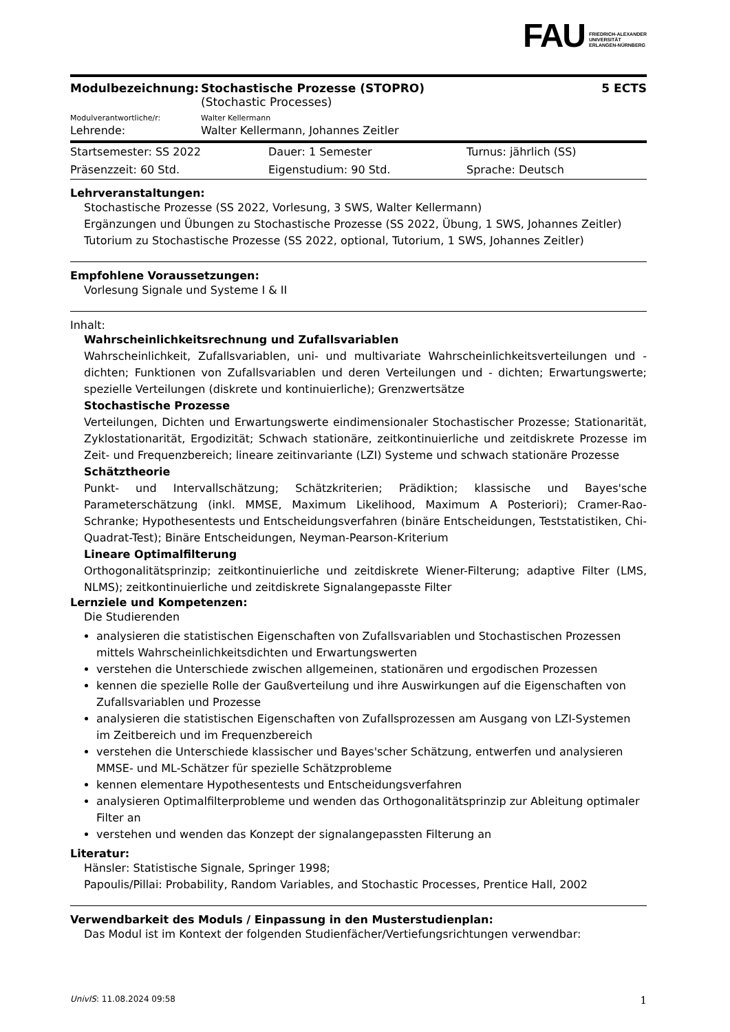FAU
FRIEDRICH-ALEXANDER
UNIVERSITÄT
ERLANGEN-NÜRNBERG
| Modulbezeichnung: | Stochastische Prozesse (STOPRO) (Stochastic Processes) | 5 ECTS |
| Modulverantwortliche/r: | Walter Kellermann | |
| Lehrende: | Walter Kellermann, Johannes Zeitler | |
| Startsemester: SS 2022 | Dauer: 1 Semester | Turnus: jährlich (SS) |
| Präsenzzeit: 60 Std. | Eigenstudium: 90 Std. | Sprache: Deutsch |
Lehrveranstaltungen:
Stochastische Prozesse (SS 2022, Vorlesung, 3 SWS, Walter Kellermann)
Ergänzungen und Übungen zu Stochastische Prozesse (SS 2022, Übung, 1 SWS, Johannes Zeitler)
Tutorium zu Stochastische Prozesse (SS 2022, optional, Tutorium, 1 SWS, Johannes Zeitler)
Empfohlene Voraussetzungen:
Vorlesung Signale und Systeme I & II
Inhalt:
Wahrscheinlichkeitsrechnung und Zufallsvariablen
Wahrscheinlichkeit, Zufallsvariablen, uni- und multivariate Wahrscheinlichkeitsverteilungen und - dichten; Funktionen von Zufallsvariablen und deren Verteilungen und - dichten; Erwartungswerte; spezielle Verteilungen (diskrete und kontinuierliche); Grenzwertsätze
Stochastische Prozesse
Verteilungen, Dichten und Erwartungswerte eindimensionaler Stochastischer Prozesse; Stationarität, Zyklostationarität, Ergodizität; Schwach stationäre, zeitkontinuierliche und zeitdiskrete Prozesse im Zeit- und Frequenzbereich; lineare zeitinvariante (LZI) Systeme und schwach stationäre Prozesse
Schätztheorie
Punkt- und Intervallschätzung; Schätzkriterien; Prädiktion; klassische und Bayes'sche Parameterschätzung (inkl. MMSE, Maximum Likelihood, Maximum A Posteriori); Cramer-Rao-Schranke; Hypothesentests und Entscheidungsverfahren (binäre Entscheidungen, Teststatistiken, Chi-Quadrat-Test); Binäre Entscheidungen, Neyman-Pearson-Kriterium
Lineare Optimalfilterung
Orthogonalitätsprinzip; zeitkontinuierliche und zeitdiskrete Wiener-Filterung; adaptive Filter (LMS, NLMS); zeitkontinuierliche und zeitdiskrete Signalangepasste Filter
Lernziele und Kompetenzen:
Die Studierenden
analysieren die statistischen Eigenschaften von Zufallsvariablen und Stochastischen Prozessen mittels Wahrscheinlichkeitsdichten und Erwartungswerten
verstehen die Unterschiede zwischen allgemeinen, stationären und ergodischen Prozessen
kennen die spezielle Rolle der Gaußverteilung und ihre Auswirkungen auf die Eigenschaften von Zufallsvariablen und Prozesse
analysieren die statistischen Eigenschaften von Zufallsprozessen am Ausgang von LZI-Systemen im Zeitbereich und im Frequenzbereich
verstehen die Unterschiede klassischer und Bayes'scher Schätzung, entwerfen und analysieren MMSE- und ML-Schätzer für spezielle Schätzprobleme
kennen elementare Hypothesentests und Entscheidungsverfahren
analysieren Optimalfilterprobleme und wenden das Orthogonalitätsprinzip zur Ableitung optimaler Filter an
verstehen und wenden das Konzept der signalangepassten Filterung an
Literatur:
Hänsler: Statistische Signale, Springer 1998;
Papoulis/Pillai: Probability, Random Variables, and Stochastic Processes, Prentice Hall, 2002
Verwendbarkeit des Moduls / Einpassung in den Musterstudienplan:
Das Modul ist im Kontext der folgenden Studienfächer/Vertiefungsrichtungen verwendbar:
UnivIS: 11.08.2024 09:58 1